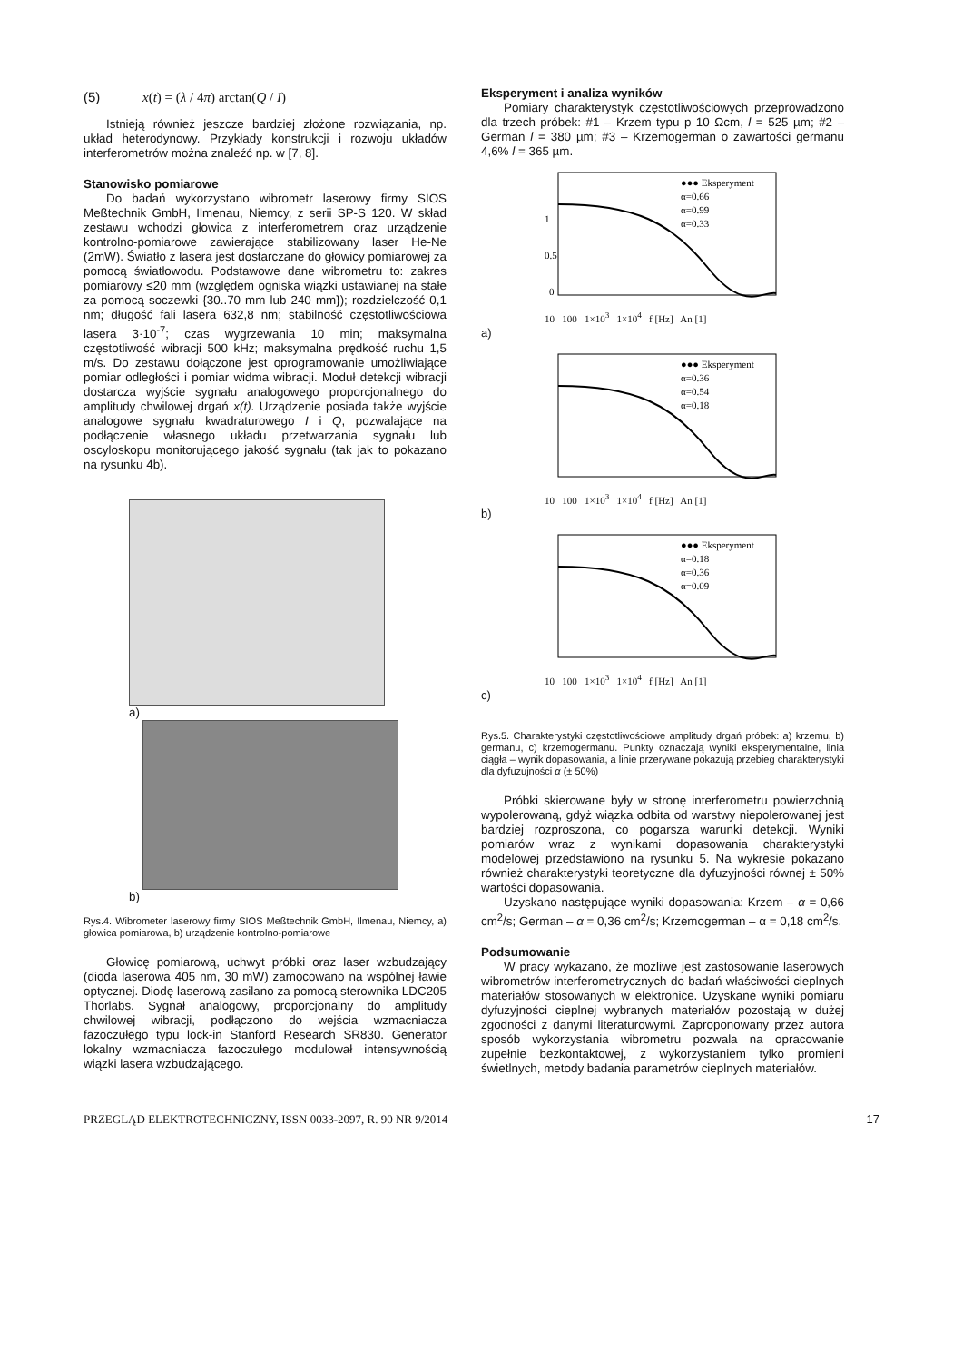(5) x(t) = (λ / 4π) arctan(Q / I)
Istnieją również jeszcze bardziej złożone rozwiązania, np. układ heterodynowy. Przykłady konstrukcji i rozwoju układów interferometrów można znaleźć np. w [7, 8].
Stanowisko pomiarowe
Do badań wykorzystano wibrometr laserowy firmy SIOS Meßtechnik GmbH, Ilmenau, Niemcy, z serii SP-S 120. W skład zestawu wchodzi głowica z interferometrem oraz urządzenie kontrolno-pomiarowe zawierające stabilizowany laser He-Ne (2mW). Światło z lasera jest dostarczane do głowicy pomiarowej za pomocą światłowodu. Podstawowe dane wibrometru to: zakres pomiarowy ≤20 mm (względem ogniska wiązki ustawianej na stałe za pomocą soczewki {30..70 mm lub 240 mm}); rozdzielczość 0,1 nm; długość fali lasera 632,8 nm; stabilność częstotliwościowa lasera 3·10<sup>-7</sup>; czas wygrzewania 10 min; maksymalna częstotliwość wibracji 500 kHz; maksymalna prędkość ruchu 1,5 m/s. Do zestawu dołączone jest oprogramowanie umożliwiające pomiar odległości i pomiar widma wibracji. Moduł detekcji wibracji dostarcza wyjście sygnału analogowego proporcjonalnego do amplitudy chwilowej drgań x(t). Urządzenie posiada także wyjście analogowe sygnału kwadraturowego I i Q, pozwalające na podłączenie własnego układu przetwarzania sygnału lub oscyloskopu monitorującego jakość sygnału (tak jak to pokazano na rysunku 4b).
a)
b)
Rys.4. Wibrometer laserowy firmy SIOS Meßtechnik GmbH, Ilmenau, Niemcy, a) głowica pomiarowa, b) urządzenie kontrolno-pomiarowe
Głowicę pomiarową, uchwyt próbki oraz laser wzbudzający (dioda laserowa 405 nm, 30 mW) zamocowano na wspólnej ławie optycznej. Diodę laserową zasilano za pomocą sterownika LDC205 Thorlabs. Sygnał analogowy, proporcjonalny do amplitudy chwilowej wibracji, podłączono do wejścia wzmacniacza fazoczułego typu lock-in Stanford Research SR830. Generator lokalny wzmacniacza fazoczułego modulował intensywnością wiązki lasera wzbudzającego.
Eksperyment i analiza wyników
Pomiary charakterystyk częstotliwościowych przeprowadzono dla trzech próbek: #1 – Krzem typu p 10 Ωcm, l = 525 µm; #2 – German l = 380 µm; #3 – Krzemogerman o zawartości germanu 4,6% l = 365 µm.
●●● Eksperyment
α=0.66
α=0.99
α=0.33
1
0.5
0
10 100 1×10<sup>3</sup> 1×10<sup>4</sup> f [Hz] An [1]
a)
●●● Eksperyment
α=0.36
α=0.54
α=0.18
10 100 1×10<sup>3</sup> 1×10<sup>4</sup> f [Hz] An [1]
b)
●●● Eksperyment
α=0.18
α=0.36
α=0.09
10 100 1×10<sup>3</sup> 1×10<sup>4</sup> f [Hz] An [1]
c)
Rys.5. Charakterystyki częstotliwościowe amplitudy drgań próbek: a) krzemu, b) germanu, c) krzemogermanu. Punkty oznaczają wyniki eksperymentalne, linia ciągła – wynik dopasowania, a linie przerywane pokazują przebieg charakterystyki dla dyfuzujności α (± 50%)
Próbki skierowane były w stronę interferometru powierzchnią wypolerowaną, gdyż wiązka odbita od warstwy niepolerowanej jest bardziej rozproszona, co pogarsza warunki detekcji. Wyniki pomiarów wraz z wynikami dopasowania charakterystyki modelowej przedstawiono na rysunku 5. Na wykresie pokazano również charakterystyki teoretyczne dla dyfuzyjności równej ± 50% wartości dopasowania.
Uzyskano następujące wyniki dopasowania: Krzem – α = 0,66 cm<sup>2</sup>/s; German – α = 0,36 cm<sup>2</sup>/s; Krzemogerman – α = 0,18 cm<sup>2</sup>/s.
Podsumowanie
W pracy wykazano, że możliwe jest zastosowanie laserowych wibrometrów interferometrycznych do badań właściwości cieplnych materiałów stosowanych w elektronice. Uzyskane wyniki pomiaru dyfuzyjności cieplnej wybranych materiałów pozostają w dużej zgodności z danymi literaturowymi. Zaproponowany przez autora sposób wykorzystania wibrometru pozwala na opracowanie zupełnie bezkontaktowej, z wykorzystaniem tylko promieni świetlnych, metody badania parametrów cieplnych materiałów.
PRZEGLĄD ELEKTROTECHNICZNY, ISSN 0033-2097, R. 90 NR 9/2014 17